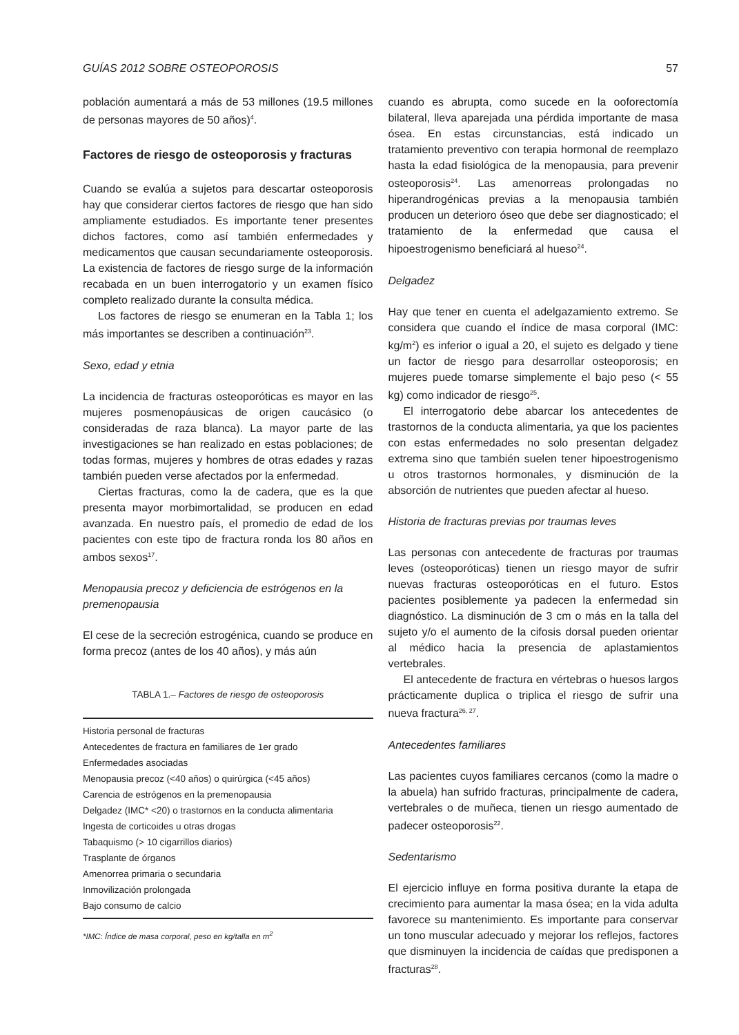GUÍAS 2012 SOBRE OSTEOPOROSIS 57
población aumentará a más de 53 millones (19.5 millones de personas mayores de 50 años)<sup>4</sup>.
Factores de riesgo de osteoporosis y fracturas
Cuando se evalúa a sujetos para descartar osteoporosis hay que considerar ciertos factores de riesgo que han sido ampliamente estudiados. Es importante tener presentes dichos factores, como así también enfermedades y medicamentos que causan secundariamente osteoporosis. La existencia de factores de riesgo surge de la información recabada en un buen interrogatorio y un examen físico completo realizado durante la consulta médica.
Los factores de riesgo se enumeran en la Tabla 1; los más importantes se describen a continuación<sup>23</sup>.
Sexo, edad y etnia
La incidencia de fracturas osteoporóticas es mayor en las mujeres posmenopáusicas de origen caucásico (o consideradas de raza blanca). La mayor parte de las investigaciones se han realizado en estas poblaciones; de todas formas, mujeres y hombres de otras edades y razas también pueden verse afectados por la enfermedad.
Ciertas fracturas, como la de cadera, que es la que presenta mayor morbimortalidad, se producen en edad avanzada. En nuestro país, el promedio de edad de los pacientes con este tipo de fractura ronda los 80 años en ambos sexos<sup>17</sup>.
Menopausia precoz y deficiencia de estrógenos en la premenopausia
El cese de la secreción estrogénica, cuando se produce en forma precoz (antes de los 40 años), y más aún
TABLA 1.– Factores de riesgo de osteoporosis
| Historia personal de fracturas |
| Antecedentes de fractura en familiares de 1er grado |
| Enfermedades asociadas |
| Menopausia precoz (<40 años) o quirúrgica (<45 años) |
| Carencia de estrógenos en la premenopausia |
| Delgadez (IMC* <20) o trastornos en la conducta alimentaria |
| Ingesta de corticoides u otras drogas |
| Tabaquismo (> 10 cigarrillos diarios) |
| Trasplante de órganos |
| Amenorrea primaria o secundaria |
| Inmovilización prolongada |
| Bajo consumo de calcio |
*IMC: Índice de masa corporal, peso en kg/talla en m<sup>2</sup>
cuando es abrupta, como sucede en la ooforectomía bilateral, lleva aparejada una pérdida importante de masa ósea. En estas circunstancias, está indicado un tratamiento preventivo con terapia hormonal de reemplazo hasta la edad fisiológica de la menopausia, para prevenir osteoporosis<sup>24</sup>. Las amenorreas prolongadas no hiperandrogénicas previas a la menopausia también producen un deterioro óseo que debe ser diagnosticado; el tratamiento de la enfermedad que causa el hipoestrogenismo beneficiará al hueso<sup>24</sup>.
Delgadez
Hay que tener en cuenta el adelgazamiento extremo. Se considera que cuando el índice de masa corporal (IMC: kg/m<sup>2</sup>) es inferior o igual a 20, el sujeto es delgado y tiene un factor de riesgo para desarrollar osteoporosis; en mujeres puede tomarse simplemente el bajo peso (< 55 kg) como indicador de riesgo<sup>25</sup>.
El interrogatorio debe abarcar los antecedentes de trastornos de la conducta alimentaria, ya que los pacientes con estas enfermedades no solo presentan delgadez extrema sino que también suelen tener hipoestrogenismo u otros trastornos hormonales, y disminución de la absorción de nutrientes que pueden afectar al hueso.
Historia de fracturas previas por traumas leves
Las personas con antecedente de fracturas por traumas leves (osteoporóticas) tienen un riesgo mayor de sufrir nuevas fracturas osteoporóticas en el futuro. Estos pacientes posiblemente ya padecen la enfermedad sin diagnóstico. La disminución de 3 cm o más en la talla del sujeto y/o el aumento de la cifosis dorsal pueden orientar al médico hacia la presencia de aplastamientos vertebrales.
El antecedente de fractura en vértebras o huesos largos prácticamente duplica o triplica el riesgo de sufrir una nueva fractura<sup>26, 27</sup>.
Antecedentes familiares
Las pacientes cuyos familiares cercanos (como la madre o la abuela) han sufrido fracturas, principalmente de cadera, vertebrales o de muñeca, tienen un riesgo aumentado de padecer osteoporosis<sup>22</sup>.
Sedentarismo
El ejercicio influye en forma positiva durante la etapa de crecimiento para aumentar la masa ósea; en la vida adulta favorece su mantenimiento. Es importante para conservar un tono muscular adecuado y mejorar los reflejos, factores que disminuyen la incidencia de caídas que predisponen a fracturas<sup>28</sup>.